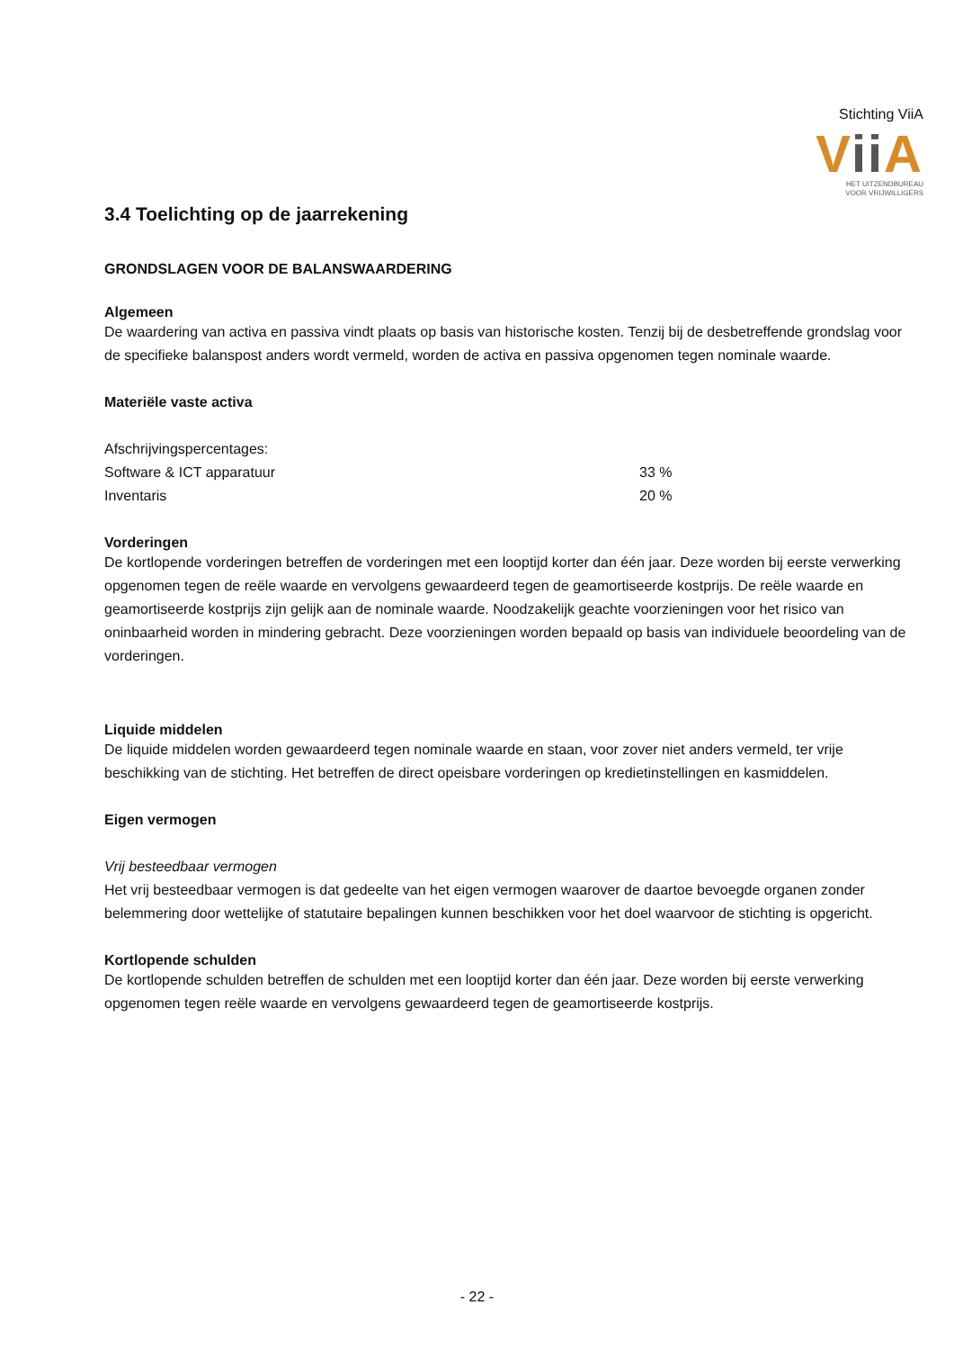Stichting ViiA
Vii A
HET UITZENDBUREAU
VOOR VRIJWILLIGERS
3.4 Toelichting op de jaarrekening
GRONDSLAGEN VOOR DE BALANSWAARDERING
Algemeen
De waardering van activa en passiva vindt plaats op basis van historische kosten. Tenzij bij de desbetreffende grondslag voor de specifieke balanspost anders wordt vermeld, worden de activa en passiva opgenomen tegen nominale waarde.
Materiële vaste activa
| Afschrijvingspercentages: | |
| Software & ICT apparatuur | 33 % |
| Inventaris | 20 % |
Vorderingen
De kortlopende vorderingen betreffen de vorderingen met een looptijd korter dan één jaar. Deze worden bij eerste verwerking opgenomen tegen de reële waarde en vervolgens gewaardeerd tegen de geamortiseerde kostprijs. De reële waarde en geamortiseerde kostprijs zijn gelijk aan de nominale waarde. Noodzakelijk geachte voorzieningen voor het risico van oninbaarheid worden in mindering gebracht. Deze voorzieningen worden bepaald op basis van individuele beoordeling van de vorderingen.
Liquide middelen
De liquide middelen worden gewaardeerd tegen nominale waarde en staan, voor zover niet anders vermeld, ter vrije beschikking van de stichting. Het betreffen de direct opeisbare vorderingen op kredietinstellingen en kasmiddelen.
Eigen vermogen
Vrij besteedbaar vermogen
Het vrij besteedbaar vermogen is dat gedeelte van het eigen vermogen waarover de daartoe bevoegde organen zonder belemmering door wettelijke of statutaire bepalingen kunnen beschikken voor het doel waarvoor de stichting is opgericht.
Kortlopende schulden
De kortlopende schulden betreffen de schulden met een looptijd korter dan één jaar. Deze worden bij eerste verwerking opgenomen tegen reële waarde en vervolgens gewaardeerd tegen de geamortiseerde kostprijs.
- 22 -